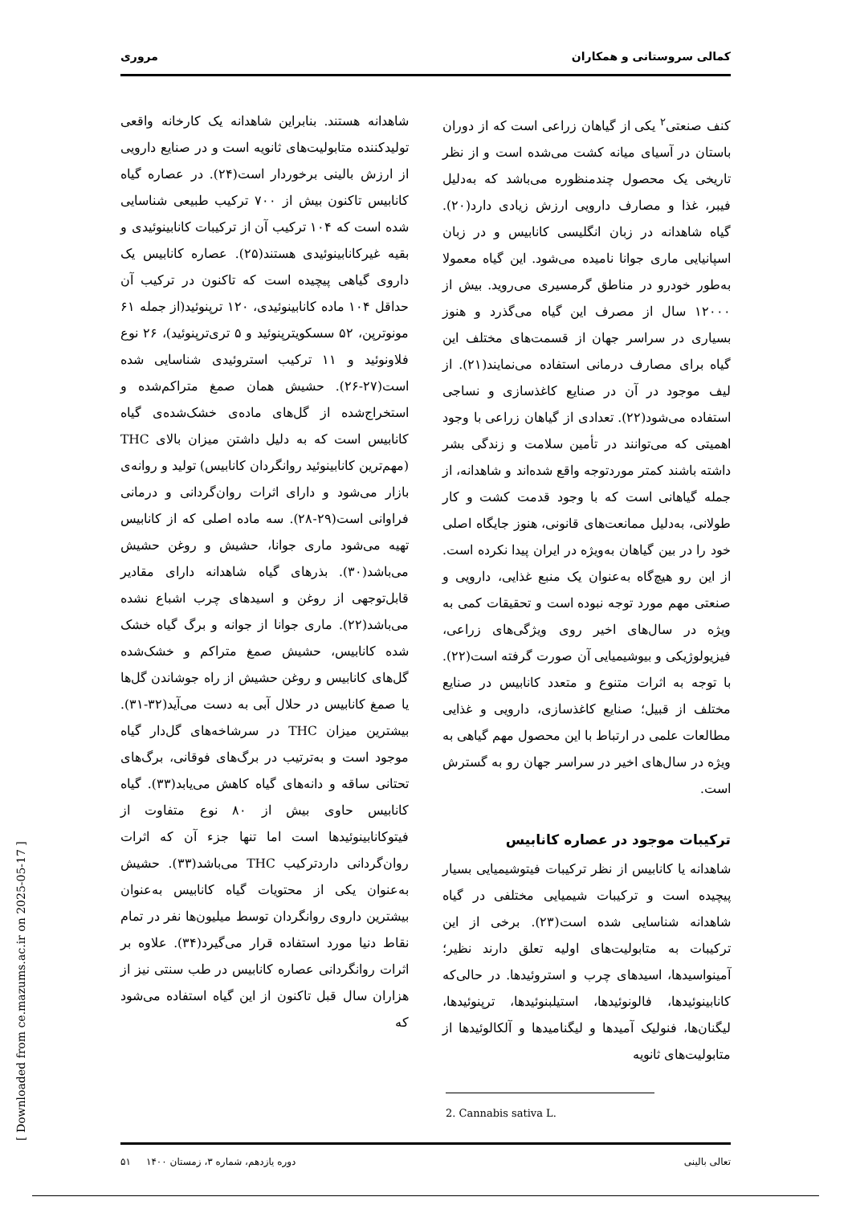کمالی سروستانی و همکاران مروری
کنف صنعتی<sup>۲</sup> یکی از گیاهان زراعی است که از دوران باستان در آسیای میانه کشت می‌شده است و از نظر تاریخی یک محصول چندمنظوره می‌باشد که به‌دلیل فیبر، غذا و مصارف دارویی ارزش زیادی دارد(۲۰). گیاه شاهدانه در زبان انگلیسی کانابیس و در زبان اسپانیایی ماری جوانا نامیده می‌شود. این گیاه معمولا به‌طور خودرو در مناطق گرمسیری می‌روید. بیش از ۱۲۰۰۰ سال از مصرف این گیاه می‌گذرد و هنوز بسیاری در سراسر جهان از قسمت‌های مختلف این گیاه برای مصارف درمانی استفاده می‌نمایند(۲۱). از لیف موجود در آن در صنایع کاغذسازی و نساجی استفاده می‌شود(۲۲). تعدادی از گیاهان زراعی با وجود اهمیتی که می‌توانند در تأمین سلامت و زندگی بشر داشته باشند کمتر موردتوجه واقع شده‌اند و شاهدانه، از جمله گیاهانی است که با وجود قدمت کشت و کار طولانی، به‌دلیل ممانعت‌های قانونی، هنوز جایگاه اصلی خود را در بین گیاهان به‌ویژه در ایران پیدا نکرده است. از این رو هیچ‌گاه به‌عنوان یک منبع غذایی، دارویی و صنعتی مهم مورد توجه نبوده است و تحقیقات کمی به ویژه در سال‌های اخیر روی ویژگی‌های زراعی، فیزیولوژیکی و بیوشیمیایی آن صورت گرفته است(۲۲). با توجه به اثرات متنوع و متعدد کانابیس در صنایع مختلف از قبیل؛ صنایع کاغذسازی، دارویی و غذایی مطالعات علمی در ارتباط با این محصول مهم گیاهی به ویژه در سال‌های اخیر در سراسر جهان رو به گسترش است.
ترکیبات موجود در عصاره کانابیس
شاهدانه یا کانابیس از نظر ترکیبات فیتوشیمیایی بسیار پیچیده است و ترکیبات شیمیایی مختلفی در گیاه شاهدانه شناسایی شده است(۲۳). برخی از این ترکیبات به متابولیت‌های اولیه تعلق دارند نظیر؛ آمینواسیدها، اسیدهای چرب و استروئیدها. در حالی‌که کانابینوئیدها، فالونوئیدها، استیلبنوئیدها، ترپنوئیدها، لیگنان‌ها، فنولیک آمیدها و لیگنامیدها و آلکالوئیدها از متابولیت‌های ثانویه
2. Cannabis sativa L.
شاهدانه هستند. بنابراین شاهدانه یک کارخانه واقعی تولیدکننده متابولیت‌های ثانویه است و در صنایع دارویی از ارزش بالینی برخوردار است(۲۴). در عصاره گیاه کانابیس تاکنون بیش از ۷۰۰ ترکیب طبیعی شناسایی شده است که ۱۰۴ ترکیب آن از ترکیبات کانابینوئیدی و بقیه غیرکانابینوئیدی هستند(۲۵). عصاره کانابیس یک داروی گیاهی پیچیده است که تاکنون در ترکیب آن حداقل ۱۰۴ ماده کانابینوئیدی، ۱۲۰ ترپنوئید(از جمله ۶۱ مونوترپن، ۵۲ سسکویترپنوئید و ۵ تری‌ترپنوئید)، ۲۶ نوع فلاونوئید و ۱۱ ترکیب استروئیدی شناسایی شده است(۲۷-۲۶). حشیش همان صمغ متراکم‌شده و استخراج‌شده از گل‌های ماده‌ی خشک‌شده‌ی گیاه کانابیس است که به دلیل داشتن میزان بالای THC (مهم‌ترین کانابینوئید روانگردان کانابیس) تولید و روانه‌ی بازار می‌شود و دارای اثرات روان‌گردانی و درمانی فراوانی است(۲۹-۲۸). سه ماده اصلی که از کانابیس تهیه می‌شود ماری جوانا، حشیش و روغن حشیش می‌باشد(۳۰). بذرهای گیاه شاهدانه دارای مقادیر قابل‌توجهی از روغن و اسیدهای چرب اشباع نشده می‌باشد(۲۲). ماری جوانا از جوانه و برگ گیاه خشک شده کانابیس، حشیش صمغ متراکم و خشک‌شده گل‌های کانابیس و روغن حشیش از راه جوشاندن گل‌ها یا صمغ کانابیس در حلال آبی به دست می‌آید(۳۲-۳۱). بیشترین میزان THC در سرشاخه‌های گل‌دار گیاه موجود است و به‌ترتیب در برگ‌های فوقانی، برگ‌های تحتانی ساقه و دانه‌های گیاه کاهش می‌یابد(۳۳). گیاه کانابیس حاوی بیش از ۸۰ نوع متفاوت از فیتوکانابینوئیدها است اما تنها جزء آن که اثرات روان‌گردانی داردترکیب THC می‌باشد(۳۳). حشیش به‌عنوان یکی از محتویات گیاه کانابیس به‌عنوان بیشترین داروی روانگردان توسط میلیون‌ها نفر در تمام نقاط دنیا مورد استفاده قرار می‌گیرد(۳۴). علاوه بر اثرات روانگردانی عصاره کانابیس در طب سنتی نیز از هزاران سال قبل تاکنون از این گیاه استفاده می‌شود که
تعالی بالینی دوره یازدهم، شماره ۳، زمستان ۱۴۰۰ ۵۱
[ Downloaded from ce.mazums.ac.ir on 2025-05-17 ]